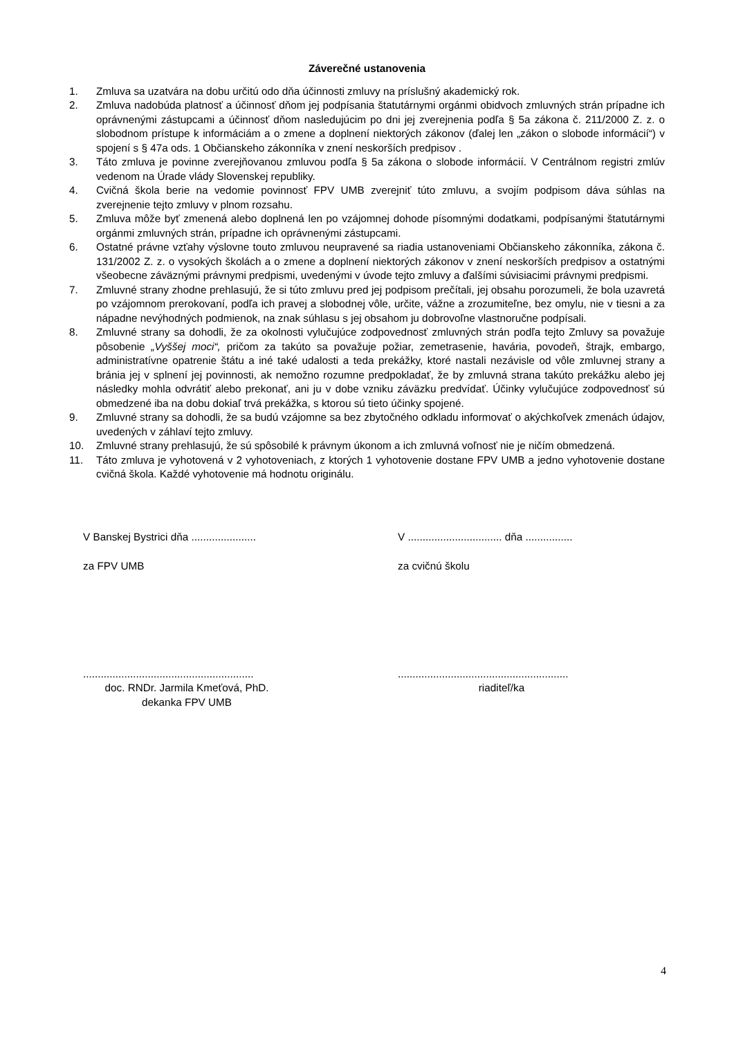Záverečné ustanovenia
1. Zmluva sa uzatvára na dobu určitú odo dňa účinnosti zmluvy na príslušný akademický rok.
2. Zmluva nadobúda platnosť a účinnosť dňom jej podpísania štatutárnymi orgánmi obidvoch zmluvných strán prípadne ich oprávnenými zástupcami a účinnosť dňom nasledujúcim po dni jej zverejnenia podľa § 5a zákona č. 211/2000 Z. z. o slobodnom prístupe k informáciám a o zmene a doplnení niektorých zákonov (ďalej len „zákon o slobode informácií“) v spojení s § 47a ods. 1 Občianskeho zákonníka v znení neskorších predpisov .
3. Táto zmluva je povinne zverejňovanou zmluvou podľa § 5a zákona o slobode informácií. V Centrálnom registri zmlúv vedenom na Úrade vlády Slovenskej republiky.
4. Cvičná škola berie na vedomie povinnosť FPV UMB zverejniť túto zmluvu, a svojím podpisom dáva súhlas na zverejnenie tejto zmluvy v plnom rozsahu.
5. Zmluva môže byť zmenená alebo doplnená len po vzájomnej dohode písomnými dodatkami, podpísanými štatutárnymi orgánmi zmluvných strán, prípadne ich oprávnenými zástupcami.
6. Ostatné právne vzťahy výslovne touto zmluvou neupravené sa riadia ustanoveniami Občianskeho zákonníka, zákona č. 131/2002 Z. z. o vysokých školách a o zmene a doplnení niektorých zákonov v znení neskorších predpisov a ostatnými všeobecne záväznými právnymi predpismi, uvedenými v úvode tejto zmluvy a ďalšími súvisiacimi právnymi predpismi.
7. Zmluvné strany zhodne prehlasujú, že si túto zmluvu pred jej podpisom prečítali, jej obsahu porozumeli, že bola uzavretá po vzájomnom prerokovaní, podľa ich pravej a slobodnej vôle, určite, vážne a zrozumiteľne, bez omylu, nie v tiesni a za nápadne nevýhodných podmienok, na znak súhlasu s jej obsahom ju dobrovoľne vlastnoručne podpísali.
8. Zmluvné strany sa dohodli, že za okolnosti vylučujúce zodpovednosť zmluvných strán podľa tejto Zmluvy sa považuje pôsobenie „Vyššej moci“, pričom za takúto sa považuje požiar, zemetrasenie, havária, povodeň, štrajk, embargo, administratívne opatrenie štátu a iné také udalosti a teda prekážky, ktoré nastali nezávisle od vôle zmluvnej strany a bránia jej v splnení jej povinnosti, ak nemožno rozumne predpokladať, že by zmluvná strana takúto prekážku alebo jej následky mohla odvrátiť alebo prekonať, ani ju v dobe vzniku záväzku predvídať. Účinky vylučujúce zodpovednosť sú obmedzené iba na dobu dokiaľ trvá prekážka, s ktorou sú tieto účinky spojené.
9. Zmluvné strany sa dohodli, že sa budú vzájomne sa bez zbytočného odkladu informovať o akýchkoľvek zmenách údajov, uvedených v záhlaví tejto zmluvy.
10. Zmluvné strany prehlasujú, že sú spôsobilé k právnym úkonom a ich zmluvná voľnosť nie je ničím obmedzená.
11. Táto zmluva je vyhotovená v 2 vyhotoveniach, z ktorých 1 vyhotovenie dostane FPV UMB a jedno vyhotovenie dostane cvičná škola. Každé vyhotovenie má hodnotu originálu.
V Banskej Bystrici dňa ......................
za FPV UMB
..........................................................
doc. RNDr. Jarmila Kmeťová, PhD.
dekanka FPV UMB
V ................................ dňa ................
za cvičnú školu
..........................................................
riaditeľ/ka
4